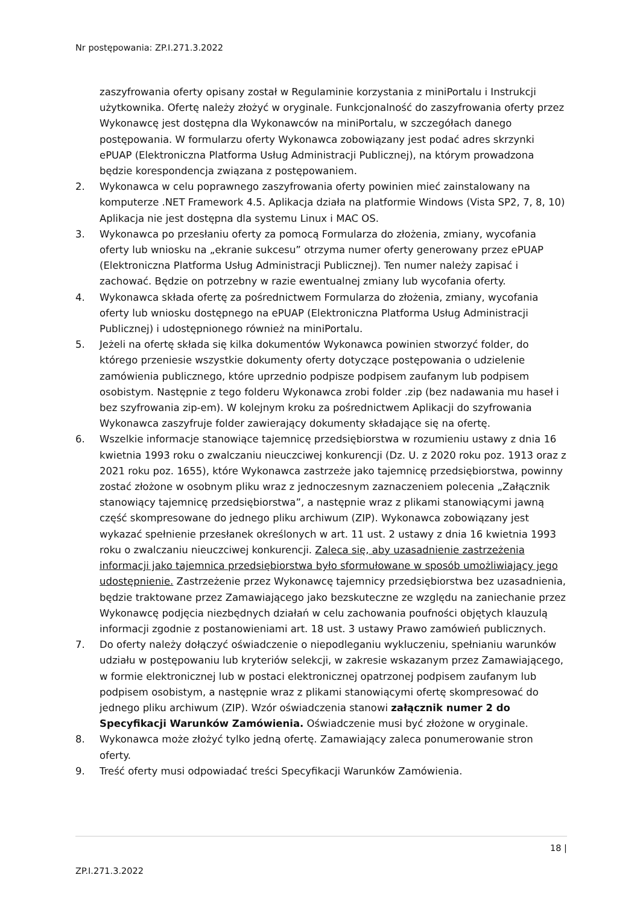Nr postępowania: ZP.I.271.3.2022
zaszyfrowania oferty opisany został w Regulaminie korzystania z miniPortalu i Instrukcji użytkownika. Ofertę należy złożyć w oryginale. Funkcjonalność do zaszyfrowania oferty przez Wykonawcę jest dostępna dla Wykonawców na miniPortalu, w szczegółach danego postępowania. W formularzu oferty Wykonawca zobowiązany jest podać adres skrzynki ePUAP (Elektroniczna Platforma Usług Administracji Publicznej), na którym prowadzona będzie korespondencja związana z postępowaniem.
2. Wykonawca w celu poprawnego zaszyfrowania oferty powinien mieć zainstalowany na komputerze .NET Framework 4.5. Aplikacja działa na platformie Windows (Vista SP2, 7, 8, 10) Aplikacja nie jest dostępna dla systemu Linux i MAC OS.
3. Wykonawca po przesłaniu oferty za pomocą Formularza do złożenia, zmiany, wycofania oferty lub wniosku na „ekranie sukcesu” otrzyma numer oferty generowany przez ePUAP (Elektroniczna Platforma Usług Administracji Publicznej). Ten numer należy zapisać i zachować. Będzie on potrzebny w razie ewentualnej zmiany lub wycofania oferty.
4. Wykonawca składa ofertę za pośrednictwem Formularza do złożenia, zmiany, wycofania oferty lub wniosku dostępnego na ePUAP (Elektroniczna Platforma Usług Administracji Publicznej) i udostępnionego również na miniPortalu.
5. Jeżeli na ofertę składa się kilka dokumentów Wykonawca powinien stworzyć folder, do którego przeniesie wszystkie dokumenty oferty dotyczące postępowania o udzielenie zamówienia publicznego, które uprzednio podpisze podpisem zaufanym lub podpisem osobistym. Następnie z tego folderu Wykonawca zrobi folder .zip (bez nadawania mu haseł i bez szyfrowania zip-em). W kolejnym kroku za pośrednictwem Aplikacji do szyfrowania Wykonawca zaszyfruje folder zawierający dokumenty składające się na ofertę.
6. Wszelkie informacje stanowiące tajemnicę przedsiębiorstwa w rozumieniu ustawy z dnia 16 kwietnia 1993 roku o zwalczaniu nieuczciwej konkurencji (Dz. U. z 2020 roku poz. 1913 oraz z 2021 roku poz. 1655), które Wykonawca zastrzeże jako tajemnicę przedsiębiorstwa, powinny zostać złożone w osobnym pliku wraz z jednoczesnym zaznaczeniem polecenia „Załącznik stanowiący tajemnicę przedsiębiorstwa”, a następnie wraz z plikami stanowiącymi jawną część skompresowane do jednego pliku archiwum (ZIP). Wykonawca zobowiązany jest wykazać spełnienie przesłanek określonych w art. 11 ust. 2 ustawy z dnia 16 kwietnia 1993 roku o zwalczaniu nieuczciwej konkurencji. Zaleca się, aby uzasadnienie zastrzeżenia informacji jako tajemnica przedsiębiorstwa było sformułowane w sposób umożliwiający jego udostępnienie. Zastrzeżenie przez Wykonawcę tajemnicy przedsiębiorstwa bez uzasadnienia, będzie traktowane przez Zamawiającego jako bezskuteczne ze względu na zaniechanie przez Wykonawcę podjęcia niezbędnych działań w celu zachowania poufności objętych klauzulą informacji zgodnie z postanowieniami art. 18 ust. 3 ustawy Prawo zamówień publicznych.
7. Do oferty należy dołączyć oświadczenie o niepodleganiu wykluczeniu, spełnianiu warunków udziału w postępowaniu lub kryteriów selekcji, w zakresie wskazanym przez Zamawiającego, w formie elektronicznej lub w postaci elektronicznej opatrzonej podpisem zaufanym lub podpisem osobistym, a następnie wraz z plikami stanowiącymi ofertę skompresować do jednego pliku archiwum (ZIP). Wzór oświadczenia stanowi załącznik numer 2 do Specyfikacji Warunków Zamówienia. Oświadczenie musi być złożone w oryginale.
8. Wykonawca może złożyć tylko jedną ofertę. Zamawiający zaleca ponumerowanie stron oferty.
9. Treść oferty musi odpowiadać treści Specyfikacji Warunków Zamówienia.
18 |
ZP.I.271.3.2022